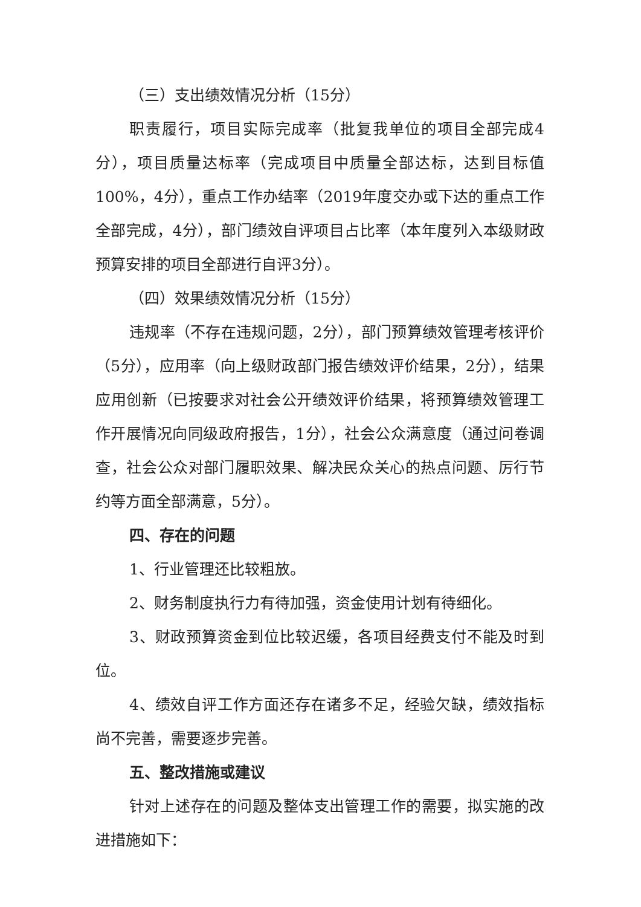（三）支出绩效情况分析（15分）
职责履行，项目实际完成率（批复我单位的项目全部完成4分），项目质量达标率（完成项目中质量全部达标，达到目标值100%，4分），重点工作办结率（2019年度交办或下达的重点工作全部完成，4分），部门绩效自评项目占比率（本年度列入本级财政预算安排的项目全部进行自评3分）。
（四）效果绩效情况分析（15分）
违规率（不存在违规问题，2分），部门预算绩效管理考核评价（5分），应用率（向上级财政部门报告绩效评价结果，2分），结果应用创新（已按要求对社会公开绩效评价结果，将预算绩效管理工作开展情况向同级政府报告，1分），社会公众满意度（通过问卷调查，社会公众对部门履职效果、解决民众关心的热点问题、厉行节约等方面全部满意，5分）。
四、存在的问题
1、行业管理还比较粗放。
2、财务制度执行力有待加强，资金使用计划有待细化。
3、财政预算资金到位比较迟缓，各项目经费支付不能及时到位。
4、绩效自评工作方面还存在诸多不足，经验欠缺，绩效指标尚不完善，需要逐步完善。
五、整改措施或建议
针对上述存在的问题及整体支出管理工作的需要，拟实施的改进措施如下：